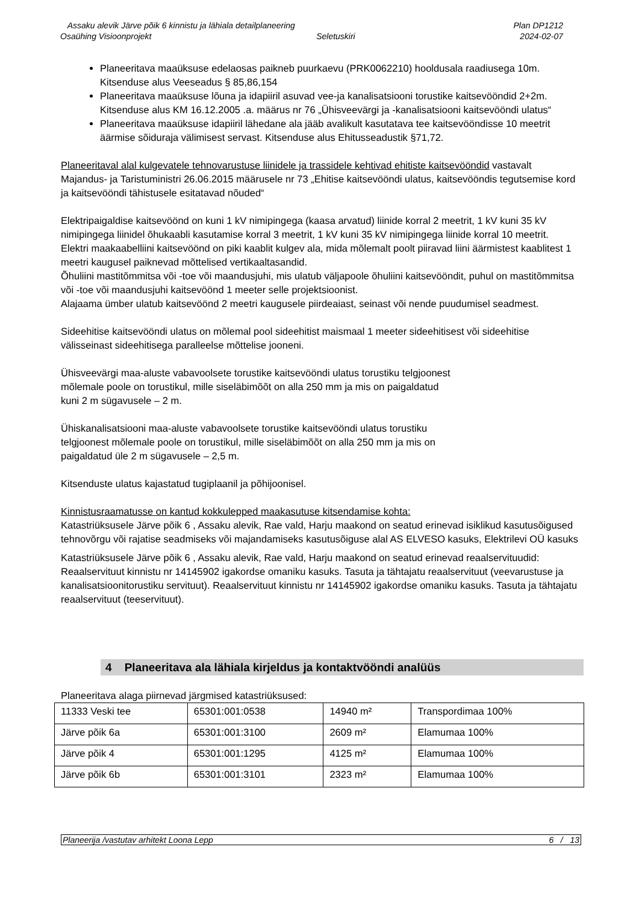Assaku alevik Järve põik 6 kinnistu ja lähiala detailplaneering Plan DP1212
Osaühing Visioonprojekt Seletuskiri 2024-02-07
Planeeritava maaüksuse edelaosas paikneb puurkaevu (PRK0062210) hooldusala raadiusega 10m. Kitsenduse alus Veeseadus § 85,86,154
Planeeritava maaüksuse lõuna ja idapiiril asuvad vee-ja kanalisatsiooni torustike kaitsevööndid 2+2m. Kitsenduse alus KM 16.12.2005 .a. määrus nr 76 „Ühisveevärgi ja -kanalisatsiooni kaitsevööndi ulatus“
Planeeritava maaüksuse idapiiril lähedane ala jääb avalikult kasutatava tee kaitsevööndisse 10 meetrit äärmise sõiduraja välimisest servast. Kitsenduse alus Ehitusseadustik §71,72.
Planeeritaval alal kulgevatele tehnovarustuse liinidele ja trassidele kehtivad ehitiste kaitsevööndid vastavalt Majandus- ja Taristuministri 26.06.2015 määrusele nr 73 „Ehitise kaitsevööndi ulatus, kaitsevööndis tegutsemise kord ja kaitsevööndi tähistusele esitatavad nõuded“
Elektripaigaldise kaitsevöönd on kuni 1 kV nimipingega (kaasa arvatud) liinide korral 2 meetrit, 1 kV kuni 35 kV nimipingega liinidel õhukaabli kasutamise korral 3 meetrit, 1 kV kuni 35 kV nimipingega liinide korral 10 meetrit.
Elektri maakaabelliini kaitsevöönd on piki kaablit kulgev ala, mida mõlemalt poolt piiravad liini äärmistest kaablitest 1 meetri kaugusel paiknevad mõttelised vertikaaltasandid.
Õhuliini mastitõmmitsa või -toe või maandusjuhi, mis ulatub väljapoole õhuliini kaitsevööndit, puhul on mastitõmmitsa või -toe või maandusjuhi kaitsevöönd 1 meeter selle projektsioonist.
Alajaama ümber ulatub kaitsevöönd 2 meetri kaugusele piirdeaiast, seinast või nende puudumisel seadmest.
Sideehitise kaitsevööndi ulatus on mõlemal pool sideehitist maismaal 1 meeter sideehitisest või sideehitise välisseinast sideehitisega paralleelse mõttelise jooneni.
Ühisveevärgi maa-aluste vabavoolsete torustike kaitsevööndi ulatus torustiku telgjoonest
mõlemale poole on torustikul, mille siseläbimõõt on alla 250 mm ja mis on paigaldatud
kuni 2 m sügavusele – 2 m.
Ühiskanalisatsiooni maa-aluste vabavoolsete torustike kaitsevööndi ulatus torustiku
telgjoonest mõlemale poole on torustikul, mille siseläbimõõt on alla 250 mm ja mis on
paigaldatud üle 2 m sügavusele – 2,5 m.
Kitsenduste ulatus kajastatud tugiplaanil ja põhijoonisel.
Kinnistusraamatusse on kantud kokkulepped maakasutuse kitsendamise kohta:
Katastriüksusele Järve põik 6 , Assaku alevik, Rae vald, Harju maakond on seatud erinevad isiklikud kasutusõigused tehnovõrgu või rajatise seadmiseks või majandamiseks kasutusõiguse alal AS ELVESO kasuks, Elektrilevi OÜ kasuks
Katastriüksusele Järve põik 6 , Assaku alevik, Rae vald, Harju maakond on seatud erinevad reaalservituudid: Reaalservituut kinnistu nr 14145902 igakordse omaniku kasuks. Tasuta ja tähtajatu reaalservituut (veevarustuse ja kanalisatsioonitorustiku servituut). Reaalservituut kinnistu nr 14145902 igakordse omaniku kasuks. Tasuta ja tähtajatu reaalservituut (teeservituut).
4 Planeeritava ala lähiala kirjeldus ja kontaktvööndi analüüs
Planeeritava alaga piirnevad järgmised katastriüksused:
| 11333 Veski tee | 65301:001:0538 | 14940 m² | Transpordimaa 100% |
| Järve põik 6a | 65301:001:3100 | 2609 m² | Elamumaa 100% |
| Järve põik 4 | 65301:001:1295 | 4125 m² | Elamumaa 100% |
| Järve põik 6b | 65301:001:3101 | 2323 m² | Elamumaa 100% |
Planeerija /vastutav arhitekt Loona Lepp 6 / 13